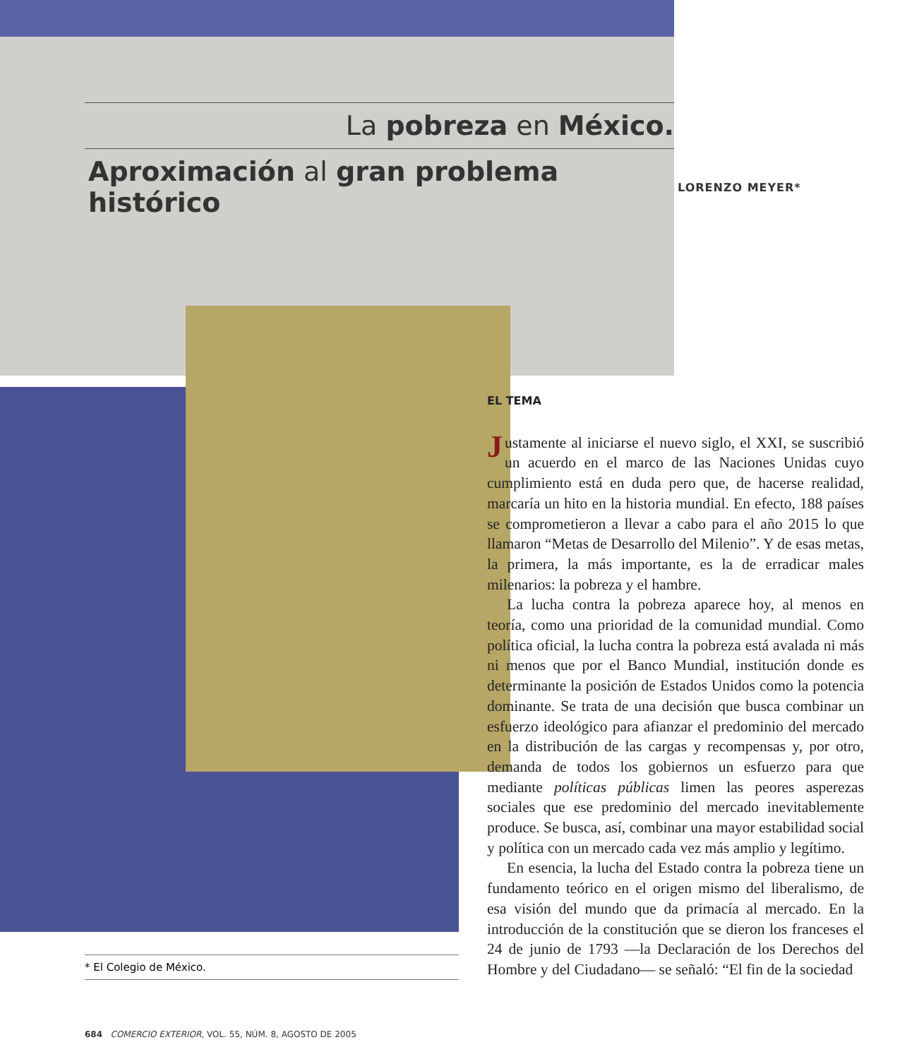La pobreza en México.
Aproximación al gran problema histórico LORENZO MEYER*
EL TEMA
Justamente al iniciarse el nuevo siglo, el XXI, se suscribió un acuerdo en el marco de las Naciones Unidas cuyo cumplimiento está en duda pero que, de hacerse realidad, marcaría un hito en la historia mundial. En efecto, 188 países se comprometieron a llevar a cabo para el año 2015 lo que llamaron “Metas de Desarrollo del Milenio”. Y de esas metas, la primera, la más importante, es la de erradicar males milenarios: la pobreza y el hambre.
La lucha contra la pobreza aparece hoy, al menos en teoría, como una prioridad de la comunidad mundial. Como política oficial, la lucha contra la pobreza está avalada ni más ni menos que por el Banco Mundial, institución donde es determinante la posición de Estados Unidos como la potencia dominante. Se trata de una decisión que busca combinar un esfuerzo ideológico para afianzar el predominio del mercado en la distribución de las cargas y recompensas y, por otro, demanda de todos los gobiernos un esfuerzo para que mediante políticas públicas limen las peores asperezas sociales que ese predominio del mercado inevitablemente produce. Se busca, así, combinar una mayor estabilidad social y política con un mercado cada vez más amplio y legítimo.
En esencia, la lucha del Estado contra la pobreza tiene un fundamento teórico en el origen mismo del liberalismo, de esa visión del mundo que da primacía al mercado. En la introducción de la constitución que se dieron los franceses el 24 de junio de 1793 —la Declaración de los Derechos del Hombre y del Ciudadano— se señaló: “El fin de la sociedad
* El Colegio de México.
684 COMERCIO EXTERIOR, VOL. 55, NÚM. 8, AGOSTO DE 2005